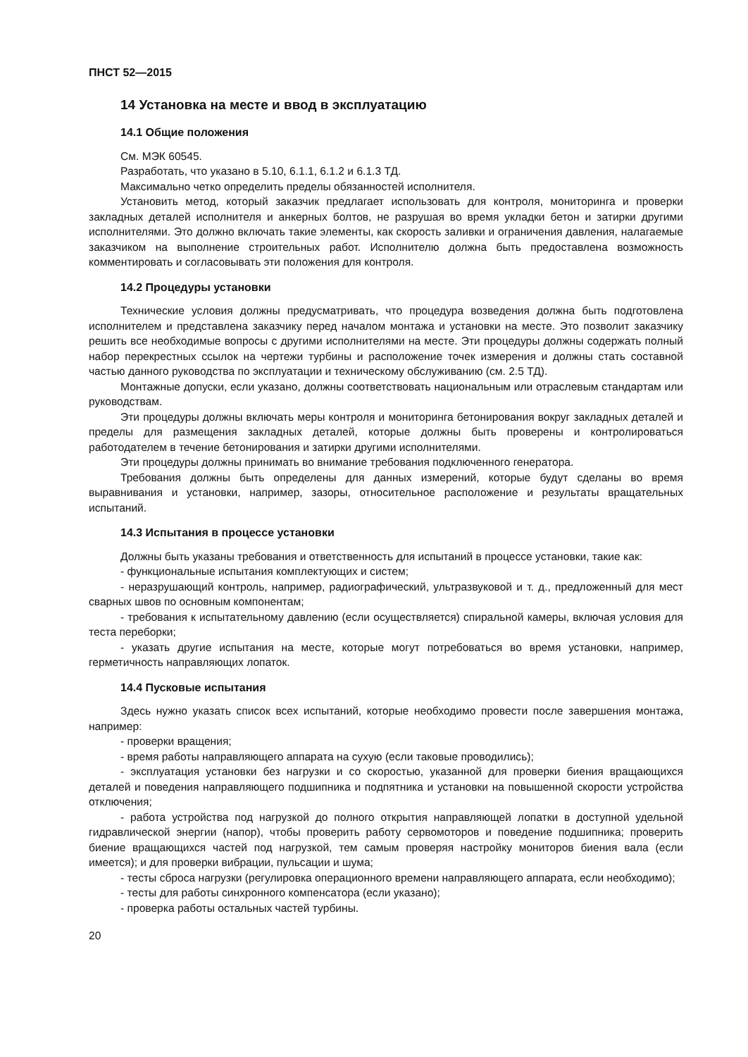ПНСТ 52—2015
14 Установка на месте и ввод в эксплуатацию
14.1 Общие положения
См. МЭК 60545.
Разработать, что указано в 5.10, 6.1.1, 6.1.2 и 6.1.3 ТД.
Максимально четко определить пределы обязанностей исполнителя.
Установить метод, который заказчик предлагает использовать для контроля, мониторинга и проверки закладных деталей исполнителя и анкерных болтов, не разрушая во время укладки бетон и затирки другими исполнителями. Это должно включать такие элементы, как скорость заливки и ограничения давления, налагаемые заказчиком на выполнение строительных работ. Исполнителю должна быть предоставлена возможность комментировать и согласовывать эти положения для контроля.
14.2 Процедуры установки
Технические условия должны предусматривать, что процедура возведения должна быть подготовлена исполнителем и представлена заказчику перед началом монтажа и установки на месте. Это позволит заказчику решить все необходимые вопросы с другими исполнителями на месте. Эти процедуры должны содержать полный набор перекрестных ссылок на чертежи турбины и расположение точек измерения и должны стать составной частью данного руководства по эксплуатации и техническому обслуживанию (см. 2.5 ТД).
Монтажные допуски, если указано, должны соответствовать национальным или отраслевым стандартам или руководствам.
Эти процедуры должны включать меры контроля и мониторинга бетонирования вокруг закладных деталей и пределы для размещения закладных деталей, которые должны быть проверены и контролироваться работодателем в течение бетонирования и затирки другими исполнителями.
Эти процедуры должны принимать во внимание требования подключенного генератора.
Требования должны быть определены для данных измерений, которые будут сделаны во время выравнивания и установки, например, зазоры, относительное расположение и результаты вращательных испытаний.
14.3 Испытания в процессе установки
Должны быть указаны требования и ответственность для испытаний в процессе установки, такие как:
- функциональные испытания комплектующих и систем;
- неразрушающий контроль, например, радиографический, ультразвуковой и т. д., предложенный для мест сварных швов по основным компонентам;
- требования к испытательному давлению (если осуществляется) спиральной камеры, включая условия для теста переборки;
- указать другие испытания на месте, которые могут потребоваться во время установки, например, герметичность направляющих лопаток.
14.4 Пусковые испытания
Здесь нужно указать список всех испытаний, которые необходимо провести после завершения монтажа, например:
- проверки вращения;
- время работы направляющего аппарата на сухую (если таковые проводились);
- эксплуатация установки без нагрузки и со скоростью, указанной для проверки биения вращающихся деталей и поведения направляющего подшипника и подпятника и установки на повышенной скорости устройства отключения;
- работа устройства под нагрузкой до полного открытия направляющей лопатки в доступной удельной гидравлической энергии (напор), чтобы проверить работу сервомоторов и поведение подшипника; проверить биение вращающихся частей под нагрузкой, тем самым проверяя настройку мониторов биения вала (если имеется); и для проверки вибрации, пульсации и шума;
- тесты сброса нагрузки (регулировка операционного времени направляющего аппарата, если необходимо);
- тесты для работы синхронного компенсатора (если указано);
- проверка работы остальных частей турбины.
20